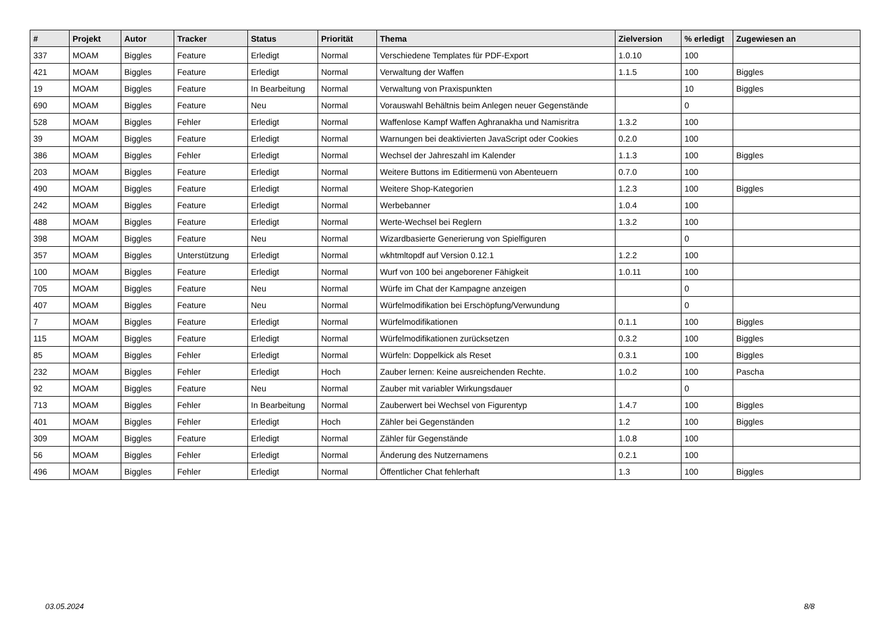| # | Projekt | Autor | Tracker | Status | Priorität | Thema | Zielversion | % erledigt | Zugewiesen an |
| --- | --- | --- | --- | --- | --- | --- | --- | --- | --- |
| 337 | MOAM | Biggles | Feature | Erledigt | Normal | Verschiedene Templates für PDF-Export | 1.0.10 | 100 | |
| 421 | MOAM | Biggles | Feature | Erledigt | Normal | Verwaltung der Waffen | 1.1.5 | 100 | Biggles |
| 19 | MOAM | Biggles | Feature | In Bearbeitung | Normal | Verwaltung von Praxispunkten | | 10 | Biggles |
| 690 | MOAM | Biggles | Feature | Neu | Normal | Vorauswahl Behältnis beim Anlegen neuer Gegenstände | | 0 | |
| 528 | MOAM | Biggles | Fehler | Erledigt | Normal | Waffenlose Kampf Waffen Aghranakha und Namisritra | 1.3.2 | 100 | |
| 39 | MOAM | Biggles | Feature | Erledigt | Normal | Warnungen bei deaktivierten JavaScript oder Cookies | 0.2.0 | 100 | |
| 386 | MOAM | Biggles | Fehler | Erledigt | Normal | Wechsel der Jahreszahl im Kalender | 1.1.3 | 100 | Biggles |
| 203 | MOAM | Biggles | Feature | Erledigt | Normal | Weitere Buttons im Editiermenü von Abenteuern | 0.7.0 | 100 | |
| 490 | MOAM | Biggles | Feature | Erledigt | Normal | Weitere Shop-Kategorien | 1.2.3 | 100 | Biggles |
| 242 | MOAM | Biggles | Feature | Erledigt | Normal | Werbebanner | 1.0.4 | 100 | |
| 488 | MOAM | Biggles | Feature | Erledigt | Normal | Werte-Wechsel bei Reglern | 1.3.2 | 100 | |
| 398 | MOAM | Biggles | Feature | Neu | Normal | Wizardbasierte Generierung von Spielfiguren | | 0 | |
| 357 | MOAM | Biggles | Unterstützung | Erledigt | Normal | wkhtmltopdf auf Version 0.12.1 | 1.2.2 | 100 | |
| 100 | MOAM | Biggles | Feature | Erledigt | Normal | Wurf von 100 bei angeborener Fähigkeit | 1.0.11 | 100 | |
| 705 | MOAM | Biggles | Feature | Neu | Normal | Würfe im Chat der Kampagne anzeigen | | 0 | |
| 407 | MOAM | Biggles | Feature | Neu | Normal | Würfelmodifikation bei Erschöpfung/Verwundung | | 0 | |
| 7 | MOAM | Biggles | Feature | Erledigt | Normal | Würfelmodifikationen | 0.1.1 | 100 | Biggles |
| 115 | MOAM | Biggles | Feature | Erledigt | Normal | Würfelmodifikationen zurücksetzen | 0.3.2 | 100 | Biggles |
| 85 | MOAM | Biggles | Fehler | Erledigt | Normal | Würfeln: Doppelkick als Reset | 0.3.1 | 100 | Biggles |
| 232 | MOAM | Biggles | Fehler | Erledigt | Hoch | Zauber lernen: Keine ausreichenden Rechte. | 1.0.2 | 100 | Pascha |
| 92 | MOAM | Biggles | Feature | Neu | Normal | Zauber mit variabler Wirkungsdauer | | 0 | |
| 713 | MOAM | Biggles | Fehler | In Bearbeitung | Normal | Zauberwert bei Wechsel von Figurentyp | 1.4.7 | 100 | Biggles |
| 401 | MOAM | Biggles | Fehler | Erledigt | Hoch | Zähler bei Gegenständen | 1.2 | 100 | Biggles |
| 309 | MOAM | Biggles | Feature | Erledigt | Normal | Zähler für Gegenstände | 1.0.8 | 100 | |
| 56 | MOAM | Biggles | Fehler | Erledigt | Normal | Änderung des Nutzernamens | 0.2.1 | 100 | |
| 496 | MOAM | Biggles | Fehler | Erledigt | Normal | Öffentlicher Chat fehlerhaft | 1.3 | 100 | Biggles |
03.05.2024 8/8